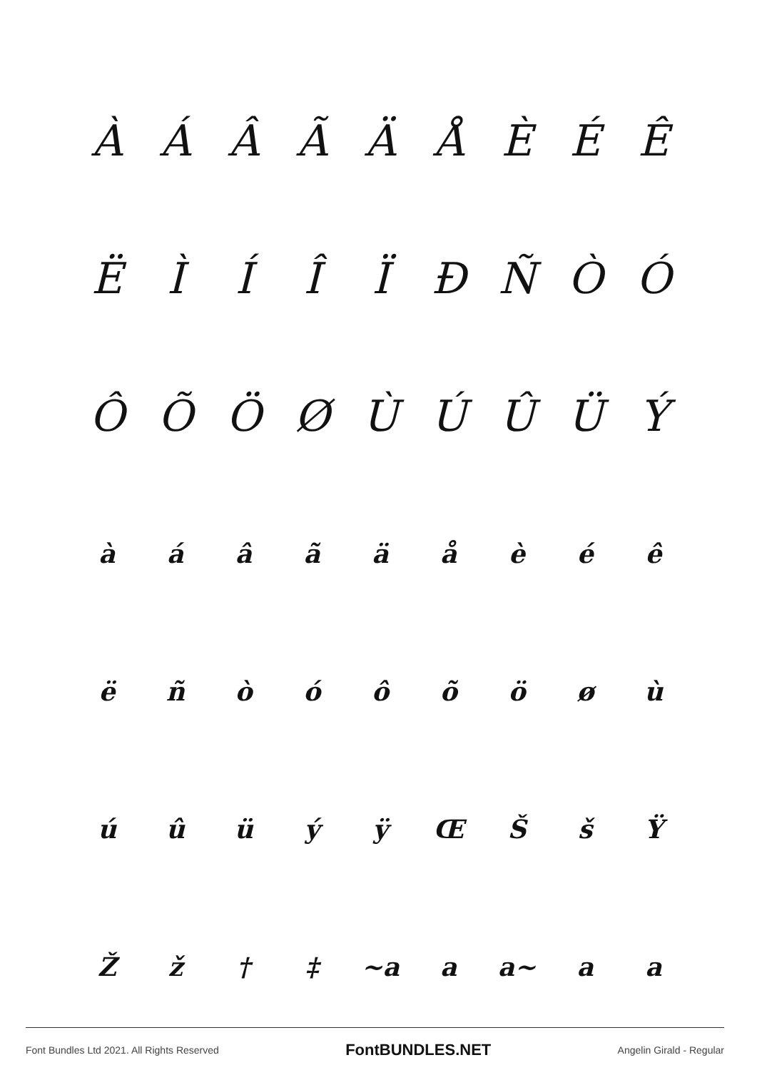À Á Â Ã Ä Å È É Ê
Ë Ì Í Î Ï Ð Ñ Ò Ó
Ô Õ Ö Ø Ù Ú Û Ü Ý
à á â ã ä å è é ê
ë ñ ò ó ô õ ö ø ù
ú û ü ý ÿ Œ Š š Ÿ
Ž ž † ‡ ~a a a~ a a
Font Bundles Ltd 2021. All Rights Reserved FontBUNDLES.NET Angelin Girald - Regular